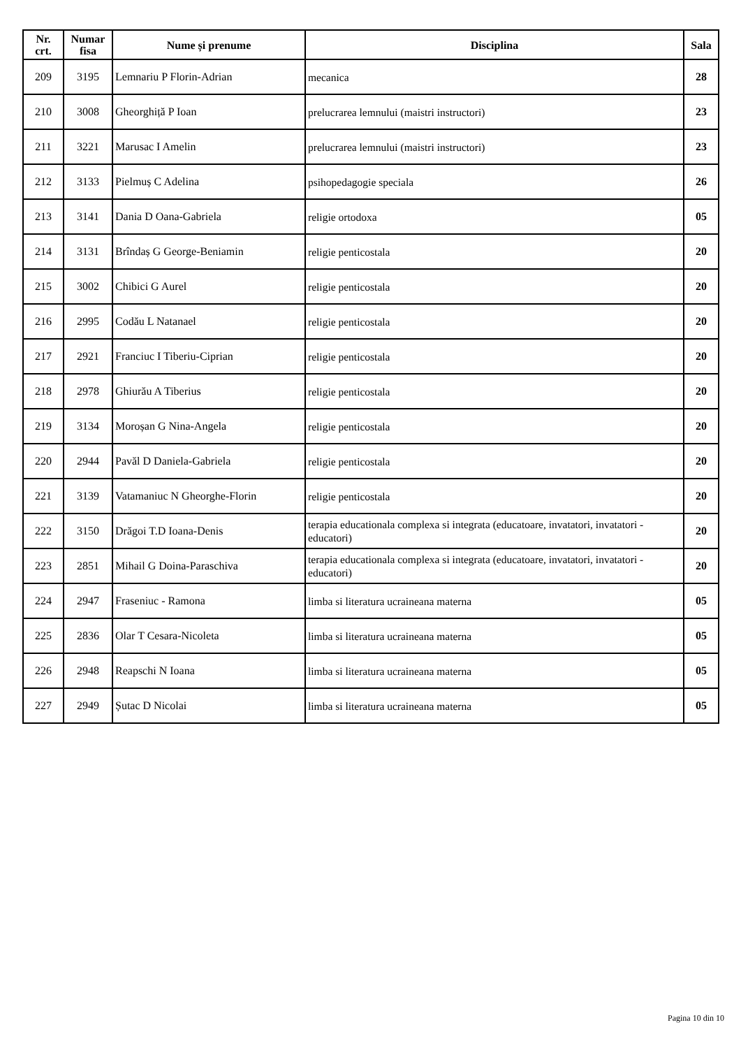| Nr. crt. | Numar fisa | Nume și prenume | Disciplina | Sala |
| --- | --- | --- | --- | --- |
| 209 | 3195 | Lemnariu P Florin-Adrian | mecanica | 28 |
| 210 | 3008 | Gheorghiță P Ioan | prelucrarea lemnului (maistri instructori) | 23 |
| 211 | 3221 | Marusac I Amelin | prelucrarea lemnului (maistri instructori) | 23 |
| 212 | 3133 | Pielmuș C Adelina | psihopedagogie speciala | 26 |
| 213 | 3141 | Dania D Oana-Gabriela | religie ortodoxa | 05 |
| 214 | 3131 | Brîndaș G George-Beniamin | religie penticostala | 20 |
| 215 | 3002 | Chibici G Aurel | religie penticostala | 20 |
| 216 | 2995 | Codău L Natanael | religie penticostala | 20 |
| 217 | 2921 | Franciuc I Tiberiu-Ciprian | religie penticostala | 20 |
| 218 | 2978 | Ghiurău A Tiberius | religie penticostala | 20 |
| 219 | 3134 | Moroșan G Nina-Angela | religie penticostala | 20 |
| 220 | 2944 | Pavăl D Daniela-Gabriela | religie penticostala | 20 |
| 221 | 3139 | Vatamaniuc N Gheorghe-Florin | religie penticostala | 20 |
| 222 | 3150 | Drăgoi T.D Ioana-Denis | terapia educationala complexa si integrata (educatoare, invatatori, invatatori - educatori) | 20 |
| 223 | 2851 | Mihail G Doina-Paraschiva | terapia educationala complexa si integrata (educatoare, invatatori, invatatori - educatori) | 20 |
| 224 | 2947 | Fraseniuc - Ramona | limba si literatura ucraineana materna | 05 |
| 225 | 2836 | Olar T Cesara-Nicoleta | limba si literatura ucraineana materna | 05 |
| 226 | 2948 | Reapschi N Ioana | limba si literatura ucraineana materna | 05 |
| 227 | 2949 | Șutac D Nicolai | limba si literatura ucraineana materna | 05 |
Pagina 10 din 10